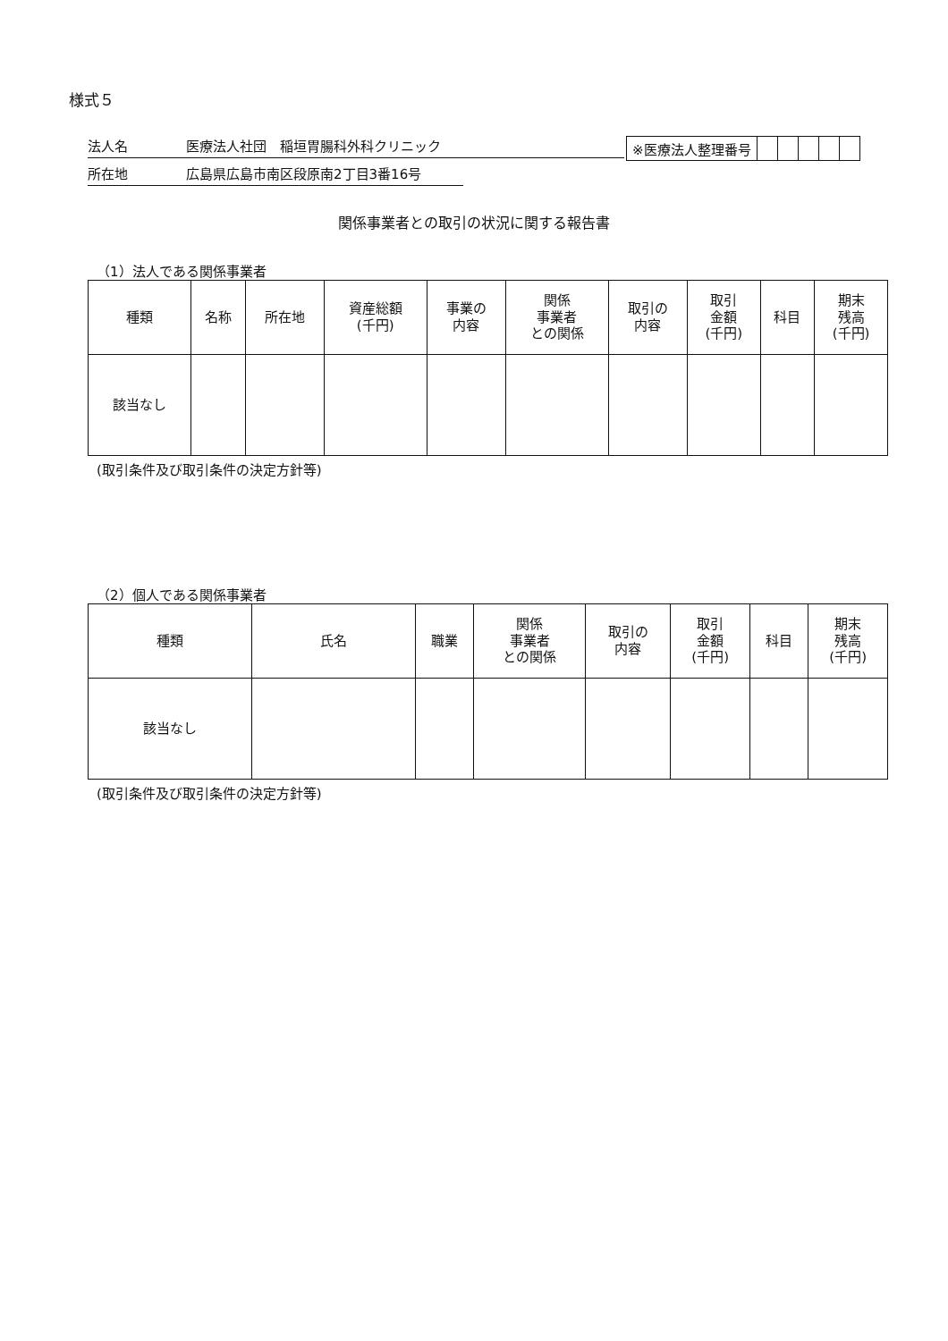様式５
法人名 医療法人社団　稲垣胃腸科外科クリニック
所在地 広島県広島市南区段原南2丁目3番16号
| ※医療法人整理番号 | | | | | |
関係事業者との取引の状況に関する報告書
（1）法人である関係事業者
| 種類 | 名称 | 所在地 | 資産総額 (千円) | 事業の 内容 | 関係 事業者 との関係 | 取引の 内容 | 取引 金額 (千円) | 科目 | 期末 残高 (千円) |
| --- | --- | --- | --- | --- | --- | --- | --- | --- | --- |
| 該当なし | | | | | | | | | |
(取引条件及び取引条件の決定方針等)
（2）個人である関係事業者
| 種類 | 氏名 | 職業 | 関係 事業者 との関係 | 取引の 内容 | 取引 金額 (千円) | 科目 | 期末 残高 (千円) |
| --- | --- | --- | --- | --- | --- | --- | --- |
| 該当なし | | | | | | | |
(取引条件及び取引条件の決定方針等)